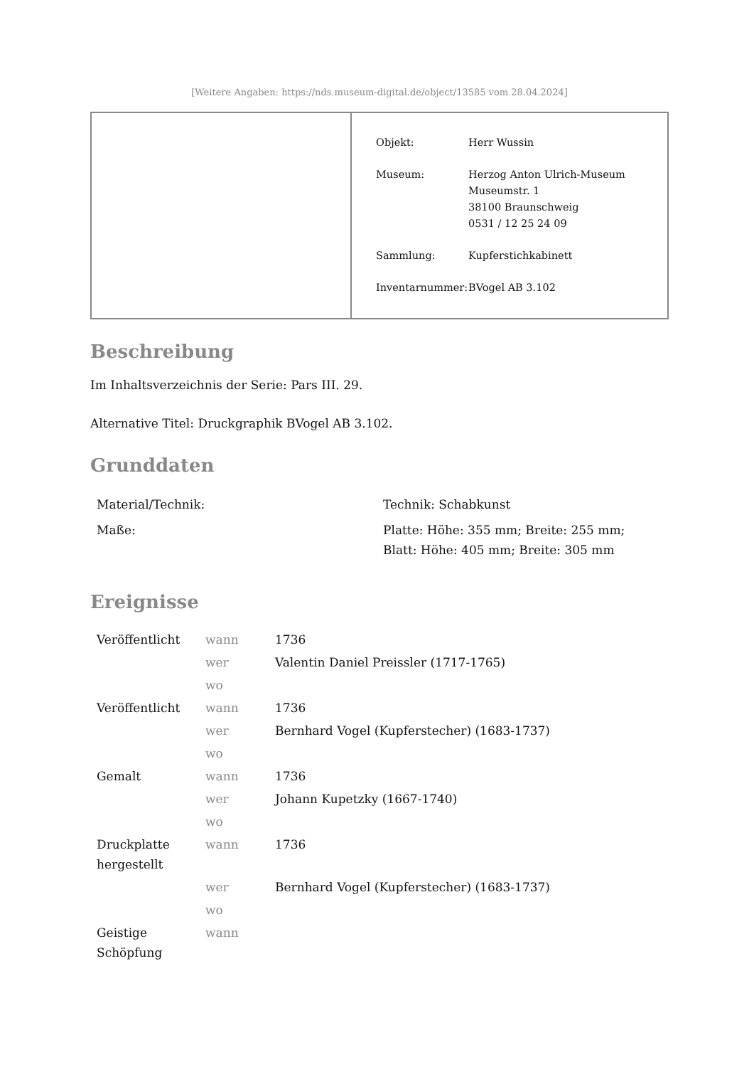[Weitere Angaben: https://nds.museum-digital.de/object/13585 vom 28.04.2024]
| Objekt: | Herr Wussin |
| Museum: | Herzog Anton Ulrich-Museum Museumstr. 1 38100 Braunschweig 0531 / 12 25 24 09 |
| Sammlung: | Kupferstichkabinett |
| Inventarnummer: | BVogel AB 3.102 |
Beschreibung
Im Inhaltsverzeichnis der Serie: Pars III. 29.
Alternative Titel: Druckgraphik BVogel AB 3.102.
Grunddaten
| Material/Technik: | Technik: Schabkunst |
| Maße: | Platte: Höhe: 355 mm; Breite: 255 mm; Blatt: Höhe: 405 mm; Breite: 305 mm |
Ereignisse
| Veröffentlicht | wann | 1736 |
| | wer | Valentin Daniel Preissler (1717-1765) |
| | wo | |
| Veröffentlicht | wann | 1736 |
| | wer | Bernhard Vogel (Kupferstecher) (1683-1737) |
| | wo | |
| Gemalt | wann | 1736 |
| | wer | Johann Kupetzky (1667-1740) |
| | wo | |
| Druckplatte hergestellt | wann | 1736 |
| | wer | Bernhard Vogel (Kupferstecher) (1683-1737) |
| | wo | |
| Geistige Schöpfung | wann | |